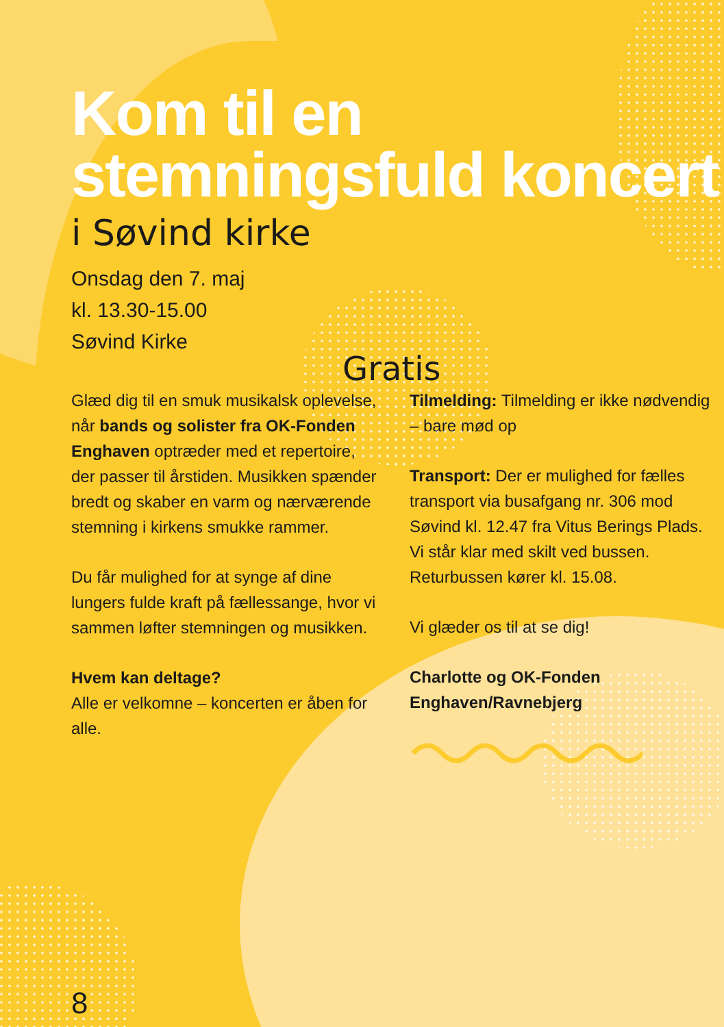Kom til en stemningsfuld koncert
i Søvind kirke
Onsdag den 7. maj
kl. 13.30-15.00
Søvind Kirke
Glæd dig til en smuk musikalsk oplevelse, når bands og solister fra OK-Fonden Enghaven optræder med et repertoire, der passer til årstiden. Musikken spænder bredt og skaber en varm og nærværende stemning i kirkens smukke rammer.
Du får mulighed for at synge af dine lungers fulde kraft på fællessange, hvor vi sammen løfter stemningen og musikken.
Hvem kan deltage?
Alle er velkomne – koncerten er åben for alle.
Tilmelding: Tilmelding er ikke nødvendig – bare mød op
Transport: Der er mulighed for fælles transport via busafgang nr. 306 mod Søvind kl. 12.47 fra Vitus Berings Plads. Vi står klar med skilt ved bussen. Returbussen kører kl. 15.08.
Vi glæder os til at se dig!
Charlotte og OK-Fonden Enghaven/Ravnebjerg
Gratis
8